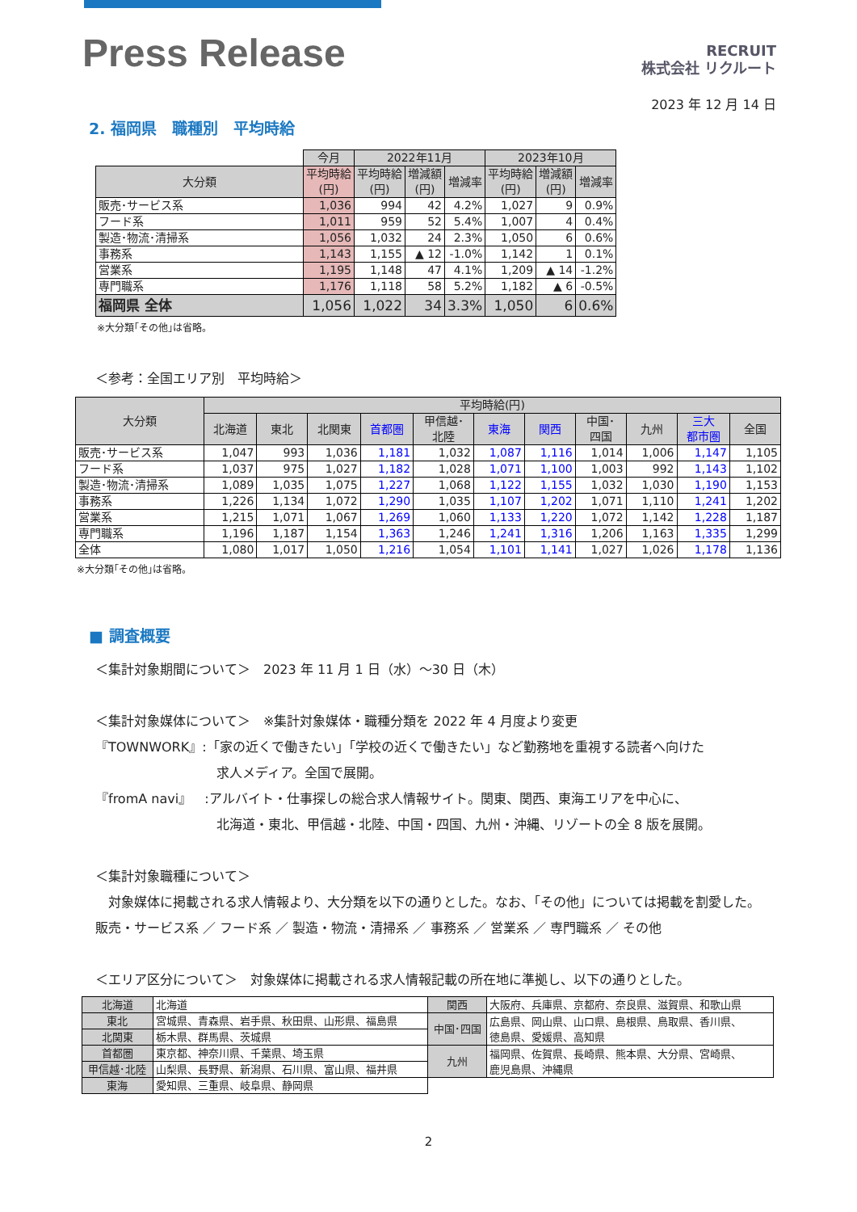Press Release
RECRUIT
株式会社 リクルート
2023 年 12 月 14 日
2. 福岡県　職種別　平均時給
| | 今月 | 2022年11月 | | | 2023年10月 | | |
| 大分類 | 平均時給 (円) | 平均時給 (円) | 増減額 (円) | 増減率 | 平均時給 (円) | 増減額 (円) | 増減率 |
| 販売･サービス系 | 1,036 | 994 | 42 | 4.2% | 1,027 | 9 | 0.9% |
| フード系 | 1,011 | 959 | 52 | 5.4% | 1,007 | 4 | 0.4% |
| 製造･物流･清掃系 | 1,056 | 1,032 | 24 | 2.3% | 1,050 | 6 | 0.6% |
| 事務系 | 1,143 | 1,155 | ▲ 12 | -1.0% | 1,142 | 1 | 0.1% |
| 営業系 | 1,195 | 1,148 | 47 | 4.1% | 1,209 | ▲ 14 | -1.2% |
| 専門職系 | 1,176 | 1,118 | 58 | 5.2% | 1,182 | ▲ 6 | -0.5% |
| 福岡県 全体 | 1,056 | 1,022 | 34 | 3.3% | 1,050 | 6 | 0.6% |
※大分類｢その他｣は省略。
＜参考：全国エリア別　平均時給＞
| 大分類 | 平均時給(円) | | | | | | | | | | |
| --- | --- | --- | --- | --- | --- | --- | --- | --- | --- | --- | --- |
| | 北海道 | 東北 | 北関東 | 首都圏 | 甲信越･ 北陸 | 東海 | 関西 | 中国･ 四国 | 九州 | 三大 都市圏 | 全国 |
| 販売･サービス系 | 1,047 | 993 | 1,036 | 1,181 | 1,032 | 1,087 | 1,116 | 1,014 | 1,006 | 1,147 | 1,105 |
| フード系 | 1,037 | 975 | 1,027 | 1,182 | 1,028 | 1,071 | 1,100 | 1,003 | 992 | 1,143 | 1,102 |
| 製造･物流･清掃系 | 1,089 | 1,035 | 1,075 | 1,227 | 1,068 | 1,122 | 1,155 | 1,032 | 1,030 | 1,190 | 1,153 |
| 事務系 | 1,226 | 1,134 | 1,072 | 1,290 | 1,035 | 1,107 | 1,202 | 1,071 | 1,110 | 1,241 | 1,202 |
| 営業系 | 1,215 | 1,071 | 1,067 | 1,269 | 1,060 | 1,133 | 1,220 | 1,072 | 1,142 | 1,228 | 1,187 |
| 専門職系 | 1,196 | 1,187 | 1,154 | 1,363 | 1,246 | 1,241 | 1,316 | 1,206 | 1,163 | 1,335 | 1,299 |
| 全体 | 1,080 | 1,017 | 1,050 | 1,216 | 1,054 | 1,101 | 1,141 | 1,027 | 1,026 | 1,178 | 1,136 |
※大分類｢その他｣は省略。
■ 調査概要
＜集計対象期間について＞　2023 年 11 月 1 日（水）～30 日（木）
＜集計対象媒体について＞　※集計対象媒体・職種分類を 2022 年 4 月度より変更
『TOWNWORK』:「家の近くで働きたい」「学校の近くで働きたい」など勤務地を重視する読者へ向けた
求人メディア。全国で展開。
『fromA navi』　:アルバイト・仕事探しの総合求人情報サイト。関東、関西、東海エリアを中心に、
北海道・東北、甲信越・北陸、中国・四国、九州・沖縄、リゾートの全 8 版を展開。
＜集計対象職種について＞
　対象媒体に掲載される求人情報より、大分類を以下の通りとした。なお、「その他」については掲載を割愛した。
販売・サービス系 ／ フード系 ／ 製造・物流・清掃系 ／ 事務系 ／ 営業系 ／ 専門職系 ／ その他
＜エリア区分について＞　対象媒体に掲載される求人情報記載の所在地に準拠し、以下の通りとした。
| 北海道 | 北海道 | 関西 | 大阪府、兵庫県、京都府、奈良県、滋賀県、和歌山県 |
| 東北 | 宮城県、青森県、岩手県、秋田県、山形県、福島県 | 中国･四国 | 広島県、岡山県、山口県、島根県、鳥取県、香川県、 徳島県、愛媛県、高知県 |
| 北関東 | 栃木県、群馬県、茨城県 | | |
| 首都圏 | 東京都、神奈川県、千葉県、埼玉県 | 九州 | 福岡県、佐賀県、長崎県、熊本県、大分県、宮崎県、 鹿児島県、沖縄県 |
| 甲信越･北陸 | 山梨県、長野県、新潟県、石川県、富山県、福井県 | | |
| 東海 | 愛知県、三重県、岐阜県、静岡県 | | |
2